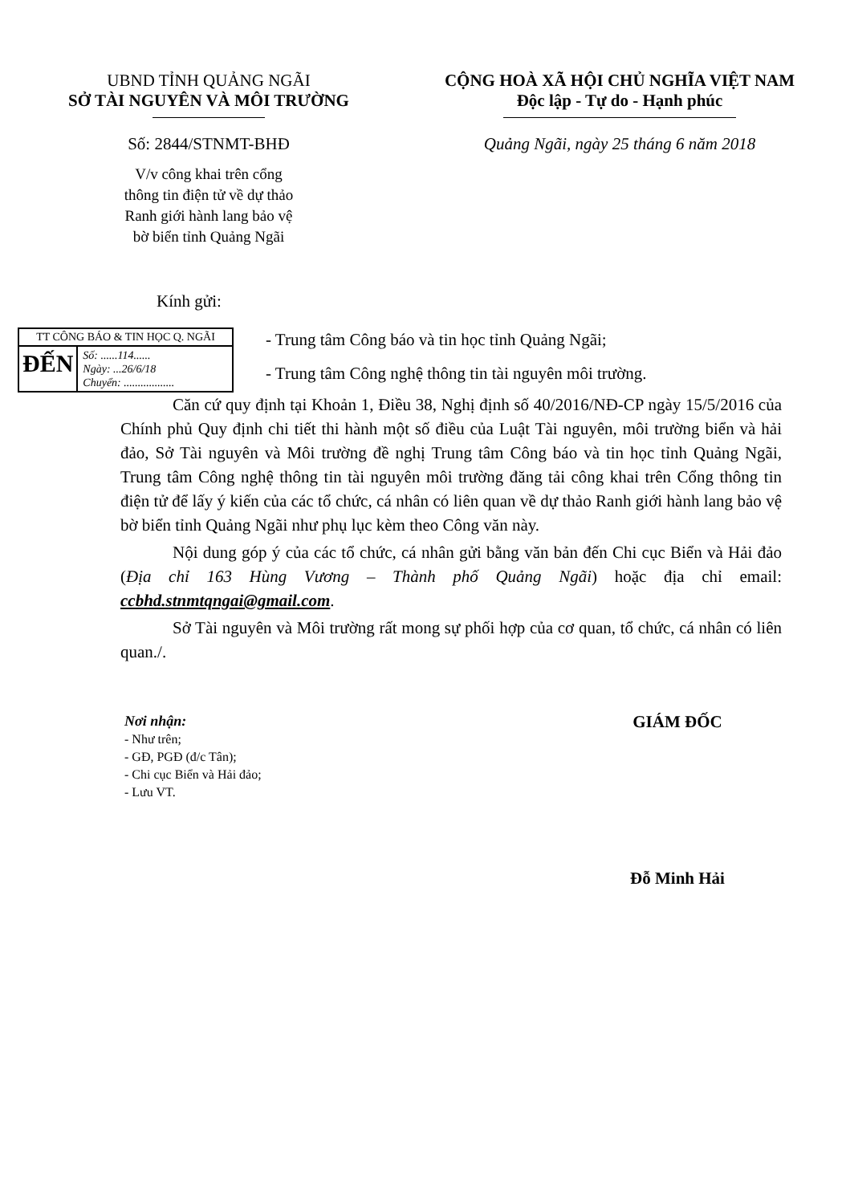UBND TỈNH QUẢNG NGÃI
SỞ TÀI NGUYÊN VÀ MÔI TRƯỜNG
Số: 2844/STNMT-BHĐ
V/v công khai trên cổng
thông tin điện tử về dự thảo
Ranh giới hành lang bảo vệ
bờ biển tỉnh Quảng Ngãi
CỘNG HOÀ XÃ HỘI CHỦ NGHĨA VIỆT NAM
Độc lập - Tự do - Hạnh phúc
Quảng Ngãi, ngày 25 tháng 6 năm 2018
Kính gửi:
TT CÔNG BÁO & TIN HỌC Q. NGÃI
ĐẾN
Số: ......114......
Ngày: ...26/6/18
Chuyển: ..................
- Trung tâm Công báo và tin học tỉnh Quảng Ngãi;
- Trung tâm Công nghệ thông tin tài nguyên môi trường.
Căn cứ quy định tại Khoản 1, Điều 38, Nghị định số 40/2016/NĐ-CP ngày 15/5/2016 của Chính phủ Quy định chi tiết thi hành một số điều của Luật Tài nguyên, môi trường biển và hải đảo, Sở Tài nguyên và Môi trường đề nghị Trung tâm Công báo và tin học tỉnh Quảng Ngãi, Trung tâm Công nghệ thông tin tài nguyên môi trường đăng tải công khai trên Cổng thông tin điện tử để lấy ý kiến của các tổ chức, cá nhân có liên quan về dự thảo Ranh giới hành lang bảo vệ bờ biển tỉnh Quảng Ngãi như phụ lục kèm theo Công văn này.
Nội dung góp ý của các tổ chức, cá nhân gửi bằng văn bản đến Chi cục Biển và Hải đảo (Địa chỉ 163 Hùng Vương – Thành phố Quảng Ngãi) hoặc địa chỉ email: ccbhd.stnmtqngai@gmail.com.
Sở Tài nguyên và Môi trường rất mong sự phối hợp của cơ quan, tổ chức, cá nhân có liên quan./.
Nơi nhận:
- Như trên;
- GĐ, PGĐ (đ/c Tân);
- Chi cục Biển và Hải đảo;
- Lưu VT.
GIÁM ĐỐC
Đỗ Minh Hải